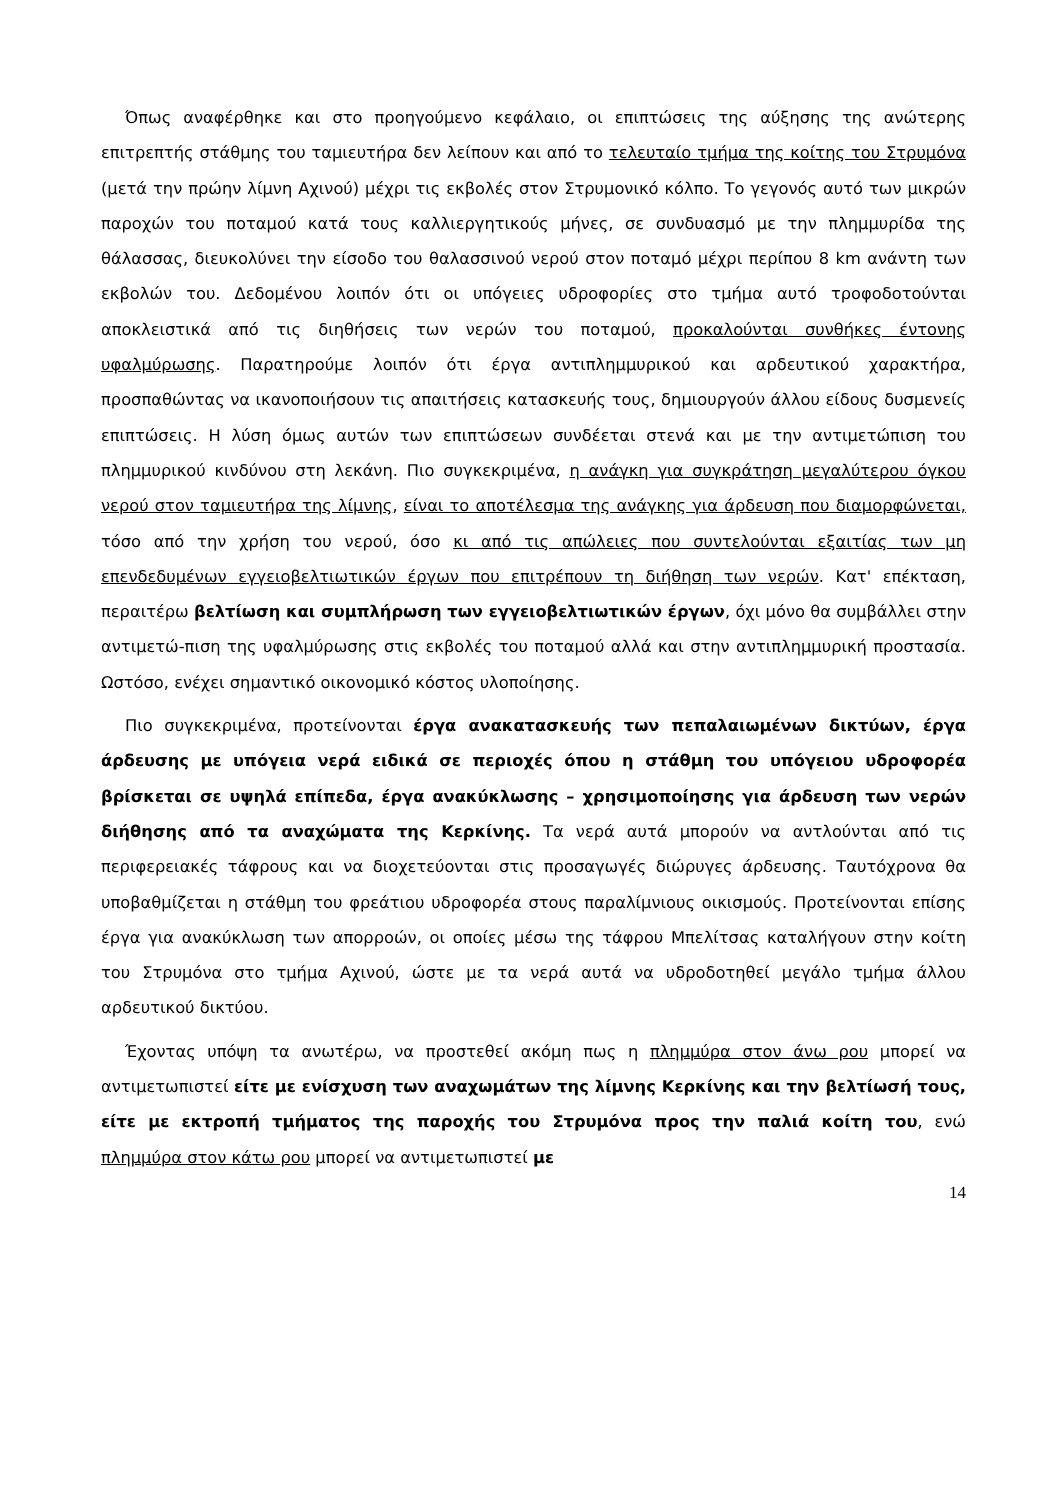Όπως αναφέρθηκε και στο προηγούμενο κεφάλαιο, οι επιπτώσεις της αύξησης της ανώτερης επιτρεπτής στάθμης του ταμιευτήρα δεν λείπουν και από το τελευταίο τμήμα της κοίτης του Στρυμόνα (μετά την πρώην λίμνη Αχινού) μέχρι τις εκβολές στον Στρυμονικό κόλπο. Το γεγονός αυτό των μικρών παροχών του ποταμού κατά τους καλλιεργητικούς μήνες, σε συνδυασμό με την πλημμυρίδα της θάλασσας, διευκολύνει την είσοδο του θαλασσινού νερού στον ποταμό μέχρι περίπου 8 km ανάντη των εκβολών του. Δεδομένου λοιπόν ότι οι υπόγειες υδροφορίες στο τμήμα αυτό τροφοδοτούνται αποκλειστικά από τις διηθήσεις των νερών του ποταμού, προκαλούνται συνθήκες έντονης υφαλμύρωσης. Παρατηρούμε λοιπόν ότι έργα αντιπλημμυρικού και αρδευτικού χαρακτήρα, προσπαθώντας να ικανοποιήσουν τις απαιτήσεις κατασκευής τους, δημιουργούν άλλου είδους δυσμενείς επιπτώσεις. Η λύση όμως αυτών των επιπτώσεων συνδέεται στενά και με την αντιμετώπιση του πλημμυρικού κινδύνου στη λεκάνη. Πιο συγκεκριμένα, η ανάγκη για συγκράτηση μεγαλύτερου όγκου νερού στον ταμιευτήρα της λίμνης, είναι το αποτέλεσμα της ανάγκης για άρδευση που διαμορφώνεται, τόσο από την χρήση του νερού, όσο κι από τις απώλειες που συντελούνται εξαιτίας των μη επενδεδυμένων εγγειοβελτιωτικών έργων που επιτρέπουν τη διήθηση των νερών. Κατ' επέκταση, περαιτέρω βελτίωση και συμπλήρωση των εγγειοβελτιωτικών έργων, όχι μόνο θα συμβάλλει στην αντιμετώ-πιση της υφαλμύρωσης στις εκβολές του ποταμού αλλά και στην αντιπλημμυρική προστασία. Ωστόσο, ενέχει σημαντικό οικονομικό κόστος υλοποίησης.
Πιο συγκεκριμένα, προτείνονται έργα ανακατασκευής των πεπαλαιωμένων δικτύων, έργα άρδευσης με υπόγεια νερά ειδικά σε περιοχές όπου η στάθμη του υπόγειου υδροφορέα βρίσκεται σε υψηλά επίπεδα, έργα ανακύκλωσης – χρησιμοποίησης για άρδευση των νερών διήθησης από τα αναχώματα της Κερκίνης. Τα νερά αυτά μπορούν να αντλούνται από τις περιφερειακές τάφρους και να διοχετεύονται στις προσαγωγές διώρυγες άρδευσης. Ταυτόχρονα θα υποβαθμίζεται η στάθμη του φρεάτιου υδροφορέα στους παραλίμνιους οικισμούς. Προτείνονται επίσης έργα για ανακύκλωση των απορροών, οι οποίες μέσω της τάφρου Μπελίτσας καταλήγουν στην κοίτη του Στρυμόνα στο τμήμα Αχινού, ώστε με τα νερά αυτά να υδροδοτηθεί μεγάλο τμήμα άλλου αρδευτικού δικτύου.
Έχοντας υπόψη τα ανωτέρω, να προστεθεί ακόμη πως η πλημμύρα στον άνω ρου μπορεί να αντιμετωπιστεί είτε με ενίσχυση των αναχωμάτων της λίμνης Κερκίνης και την βελτίωσή τους, είτε με εκτροπή τμήματος της παροχής του Στρυμόνα προς την παλιά κοίτη του, ενώ πλημμύρα στον κάτω ρου μπορεί να αντιμετωπιστεί με
14